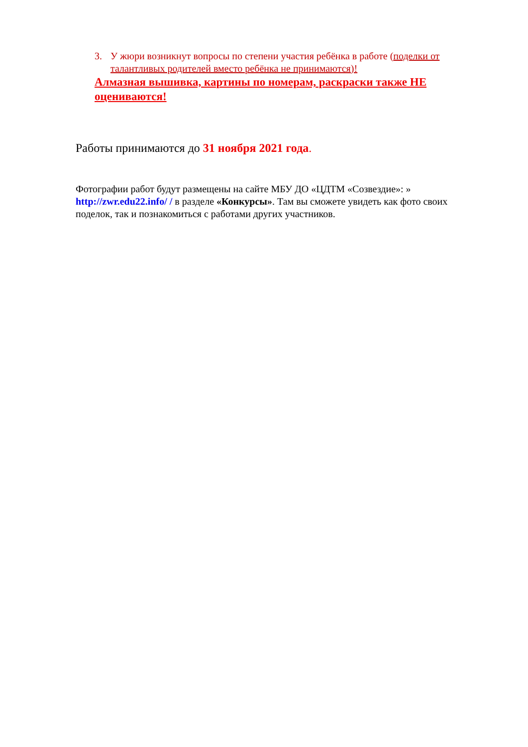3. У жюри возникнут вопросы по степени участия ребёнка в работе (поделки от талантливых родителей вместо ребёнка не принимаются)!
Алмазная вышивка, картины по номерам, раскраски также НЕ оцениваются!
Работы принимаются до 31 ноября 2021 года.
Фотографии работ будут размещены на сайте МБУ ДО «ЦДТМ «Созвездие»: » http://zwr.edu22.info/ / в разделе «Конкурсы». Там вы сможете увидеть как фото своих поделок, так и познакомиться с работами других участников.